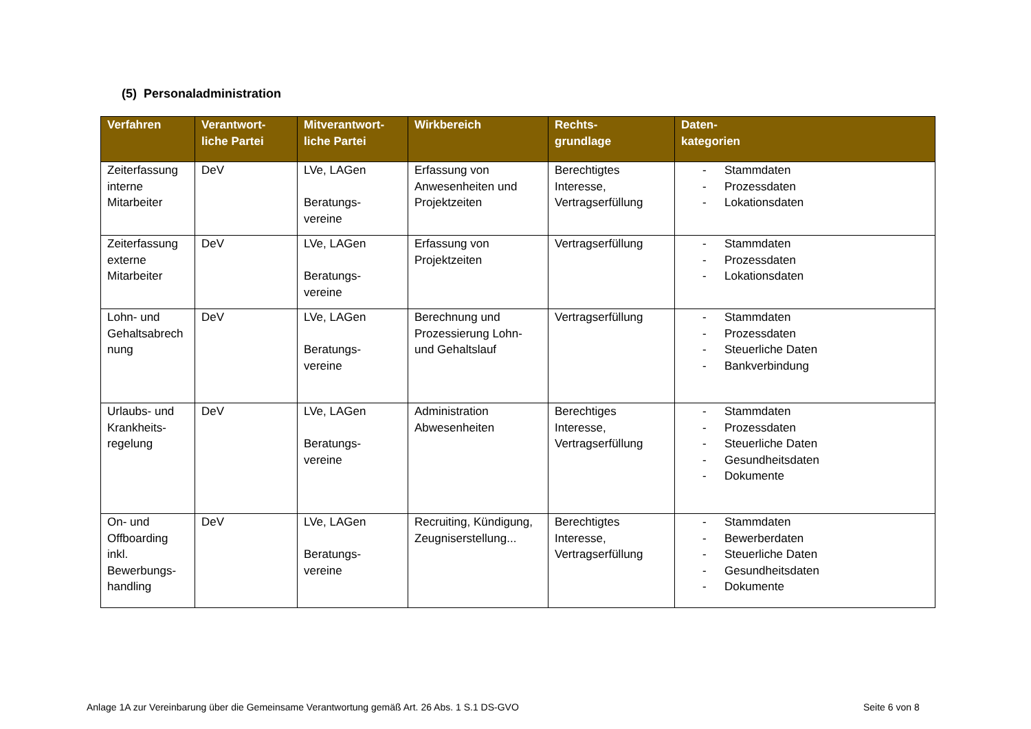(5) Personaladministration
| Verfahren | Verantwort- liche Partei | Mitverantwort- liche Partei | Wirkbereich | Rechts- grundlage | Daten- kategorien |
| --- | --- | --- | --- | --- | --- |
| Zeiterfassung interne Mitarbeiter | DeV | LVe, LAGen Beratungs- vereine | Erfassung von Anwesenheiten und Projektzeiten | Berechtigtes Interesse, Vertragserfüllung | - Stammdaten - Prozessdaten - Lokationsdaten |
| Zeiterfassung externe Mitarbeiter | DeV | LVe, LAGen Beratungs- vereine | Erfassung von Projektzeiten | Vertragserfüllung | - Stammdaten - Prozessdaten - Lokationsdaten |
| Lohn- und Gehaltsabrech nung | DeV | LVe, LAGen Beratungs- vereine | Berechnung und Prozessierung Lohn- und Gehaltslauf | Vertragserfüllung | - Stammdaten - Prozessdaten - Steuerliche Daten - Bankverbindung |
| Urlaubs- und Krankheits- regelung | DeV | LVe, LAGen Beratungs- vereine | Administration Abwesenheiten | Berechtiges Interesse, Vertragserfüllung | - Stammdaten - Prozessdaten - Steuerliche Daten - Gesundheitsdaten - Dokumente |
| On- und Offboarding inkl. Bewerbungs- handling | DeV | LVe, LAGen Beratungs- vereine | Recruiting, Kündigung, Zeugniserstellung... | Berechtigtes Interesse, Vertragserfüllung | - Stammdaten - Bewerberdaten - Steuerliche Daten - Gesundheitsdaten - Dokumente |
Anlage 1A zur Vereinbarung über die Gemeinsame Verantwortung gemäß Art. 26 Abs. 1 S.1 DS-GVO
Seite 6 von 8